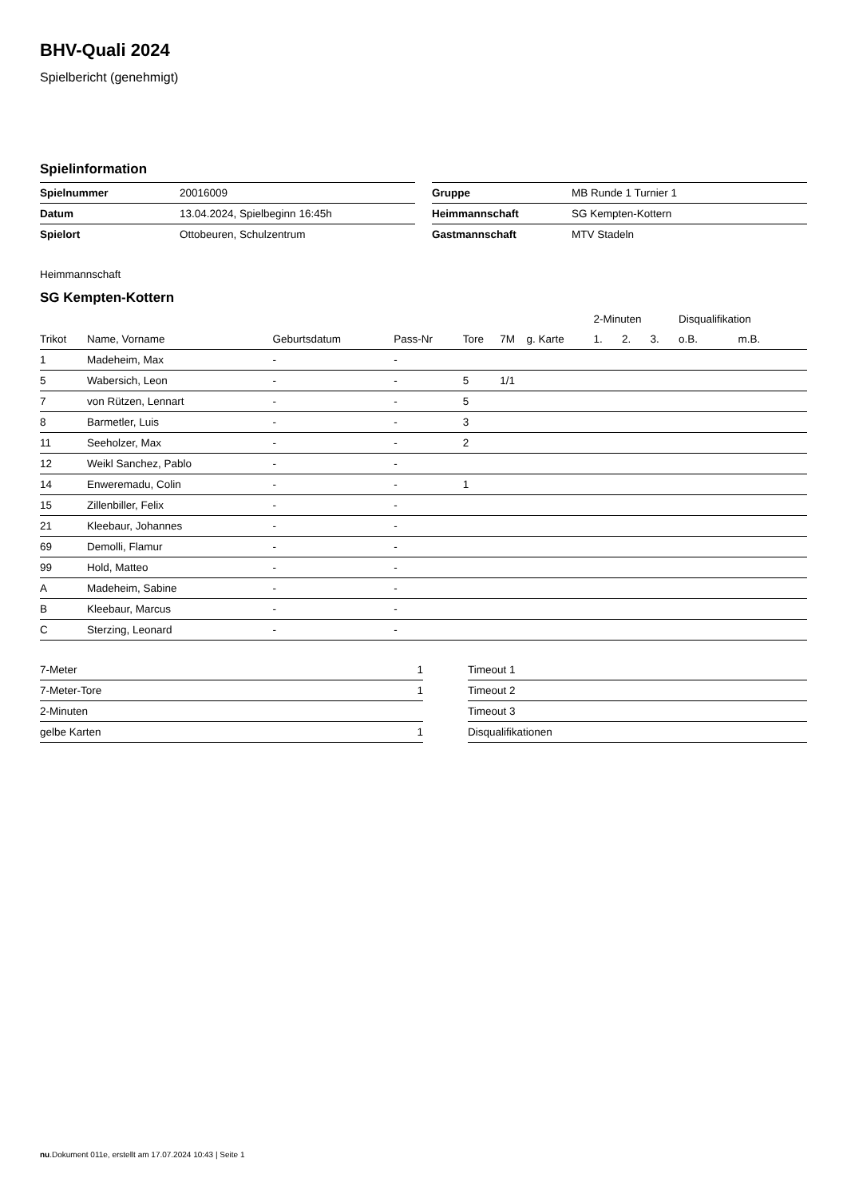BHV-Quali 2024
Spielbericht (genehmigt)
Spielinformation
| Spielnummer | 20016009 |
| Datum | 13.04.2024, Spielbeginn 16:45h |
| Spielort | Ottobeuren, Schulzentrum |
| Gruppe | MB Runde 1 Turnier 1 |
| Heimmannschaft | SG Kempten-Kottern |
| Gastmannschaft | MTV Stadeln |
Heimmannschaft
SG Kempten-Kottern
| | | | | | | | 2-Minuten | | | Disqualifikation | |
| --- | --- | --- | --- | --- | --- | --- | --- | --- | --- | --- | --- |
| Trikot | Name, Vorname | Geburtsdatum | Pass-Nr | Tore | 7M | g. Karte | 1. | 2. | 3. | o.B. | m.B. |
| 1 | Madeheim, Max | - | - | | | | | | | | |
| 5 | Wabersich, Leon | - | - | 5 | 1/1 | | | | | | |
| 7 | von Rützen, Lennart | - | - | 5 | | | | | | | |
| 8 | Barmetler, Luis | - | - | 3 | | | | | | | |
| 11 | Seeholzer, Max | - | - | 2 | | | | | | | |
| 12 | Weikl Sanchez, Pablo | - | - | | | | | | | | |
| 14 | Enweremadu, Colin | - | - | 1 | | | | | | | |
| 15 | Zillenbiller, Felix | - | - | | | | | | | | |
| 21 | Kleebaur, Johannes | - | - | | | | | | | | |
| 69 | Demolli, Flamur | - | - | | | | | | | | |
| 99 | Hold, Matteo | - | - | | | | | | | | |
| A | Madeheim, Sabine | - | - | | | | | | | | |
| B | Kleebaur, Marcus | - | - | | | | | | | | |
| C | Sterzing, Leonard | - | - | | | | | | | | |
| 7-Meter | 1 |
| 7-Meter-Tore | 1 |
| 2-Minuten | |
| gelbe Karten | 1 |
| Timeout 1 |
| Timeout 2 |
| Timeout 3 |
| Disqualifikationen |
nu.Dokument 011e, erstellt am 17.07.2024 10:43 | Seite 1